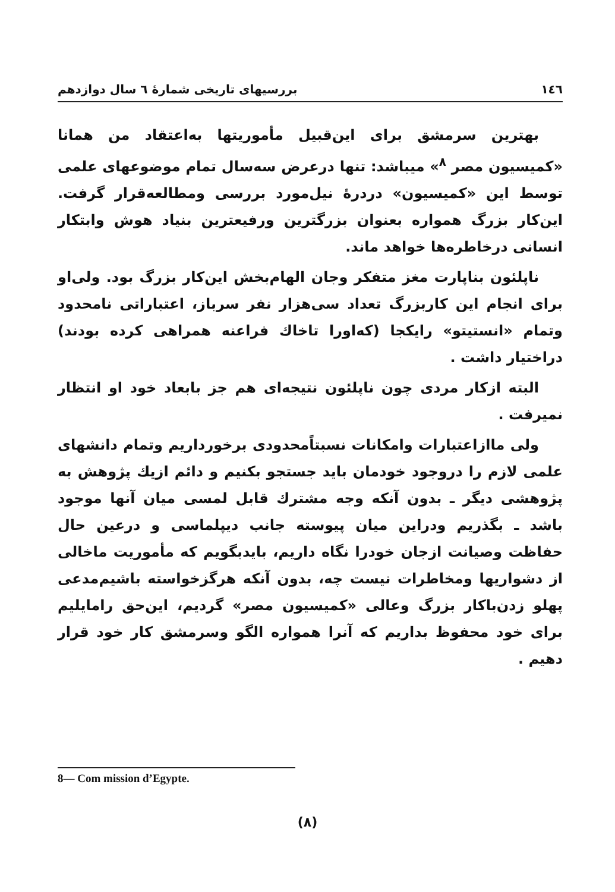١٤٦ بررسیهای تاریخی شمارهٔ ٦ سال دوازدهم
بهترین سرمشق برای این‌قبیل مأموریتها به‌اعتقاد من همانا «کمیسیون مصر <sup>٨</sup>» میباشد: تنها درعرض سه‌سال تمام موضوعهای علمی توسط این «کمیسیون» دردرهٔ نیل‌مورد بررسی ومطالعه‌قرار گرفت. این‌کار بزرگ همواره بعنوان بزرگترین ورفیعترین بنیاد هوش وابتکار انسانی درخاطره‌ها خواهد ماند.
ناپلئون بناپارت مغز متفکر وجان الهام‌بخش این‌کار بزرگ بود. ولی‌او برای انجام این کاربزرگ تعداد سی‌هزار نفر سرباز، اعتباراتی نامحدود وتمام «انستیتو» رایکجا (که‌اورا تاخاك فراعنه همراهی کرده بودند) دراختیار داشت .
البته ازکار مردی چون ناپلئون نتیجه‌ای هم جز بابعاد خود او انتظار نمیرفت .
ولی ماازاعتبارات وامکانات نسبتاًمحدودی برخورداریم وتمام دانشهای علمی لازم را دروجود خودمان باید جستجو بکنیم و دائم ازیك پژوهش به پژوهشی دیگر ـ بدون آنکه وجه مشترك قابل لمسی میان آنها موجود باشد ـ بگذریم ودراین میان پیوسته جانب دیپلماسی و درعین حال حفاظت وصیانت ازجان خودرا نگاه داریم، بایدبگویم که مأموریت ماخالی از دشواریها ومخاطرات نیست چه، بدون آنکه هرگزخواسته باشیم‌مدعی پهلو زدن‌باکار بزرگ وعالی «کمیسیون مصر» گردیم، این‌حق رامایلیم برای خود محفوظ بداریم که آنرا همواره الگو وسرمشق کار خود قرار دهیم .
8— Com mission d’Egypte.
(٨)